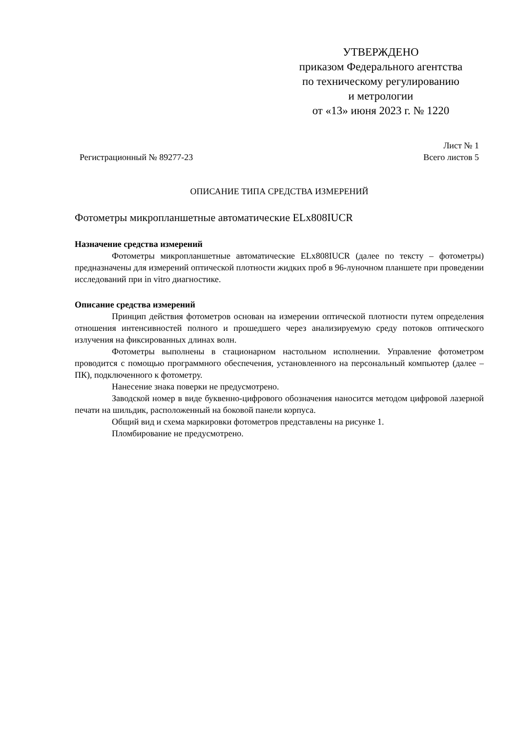УТВЕРЖДЕНО
приказом Федерального агентства
по техническому регулированию
и метрологии
от «13» июня 2023 г. № 1220
Лист № 1
Регистрационный № 89277-23 Всего листов 5
ОПИСАНИЕ ТИПА СРЕДСТВА ИЗМЕРЕНИЙ
Фотометры микропланшетные автоматические ELx808IUCR
Назначение средства измерений
Фотометры микропланшетные автоматические ELx808IUCR (далее по тексту – фотометры) предназначены для измерений оптической плотности жидких проб в 96-луночном планшете при проведении исследований при in vitro диагностике.
Описание средства измерений
Принцип действия фотометров основан на измерении оптической плотности путем определения отношения интенсивностей полного и прошедшего через анализируемую среду потоков оптического излучения на фиксированных длинах волн.
Фотометры выполнены в стационарном настольном исполнении. Управление фотометром проводится с помощью программного обеспечения, установленного на персональный компьютер (далее – ПК), подключенного к фотометру.
Нанесение знака поверки не предусмотрено.
Заводской номер в виде буквенно-цифрового обозначения наносится методом цифровой лазерной печати на шильдик, расположенный на боковой панели корпуса.
Общий вид и схема маркировки фотометров представлены на рисунке 1.
Пломбирование не предусмотрено.